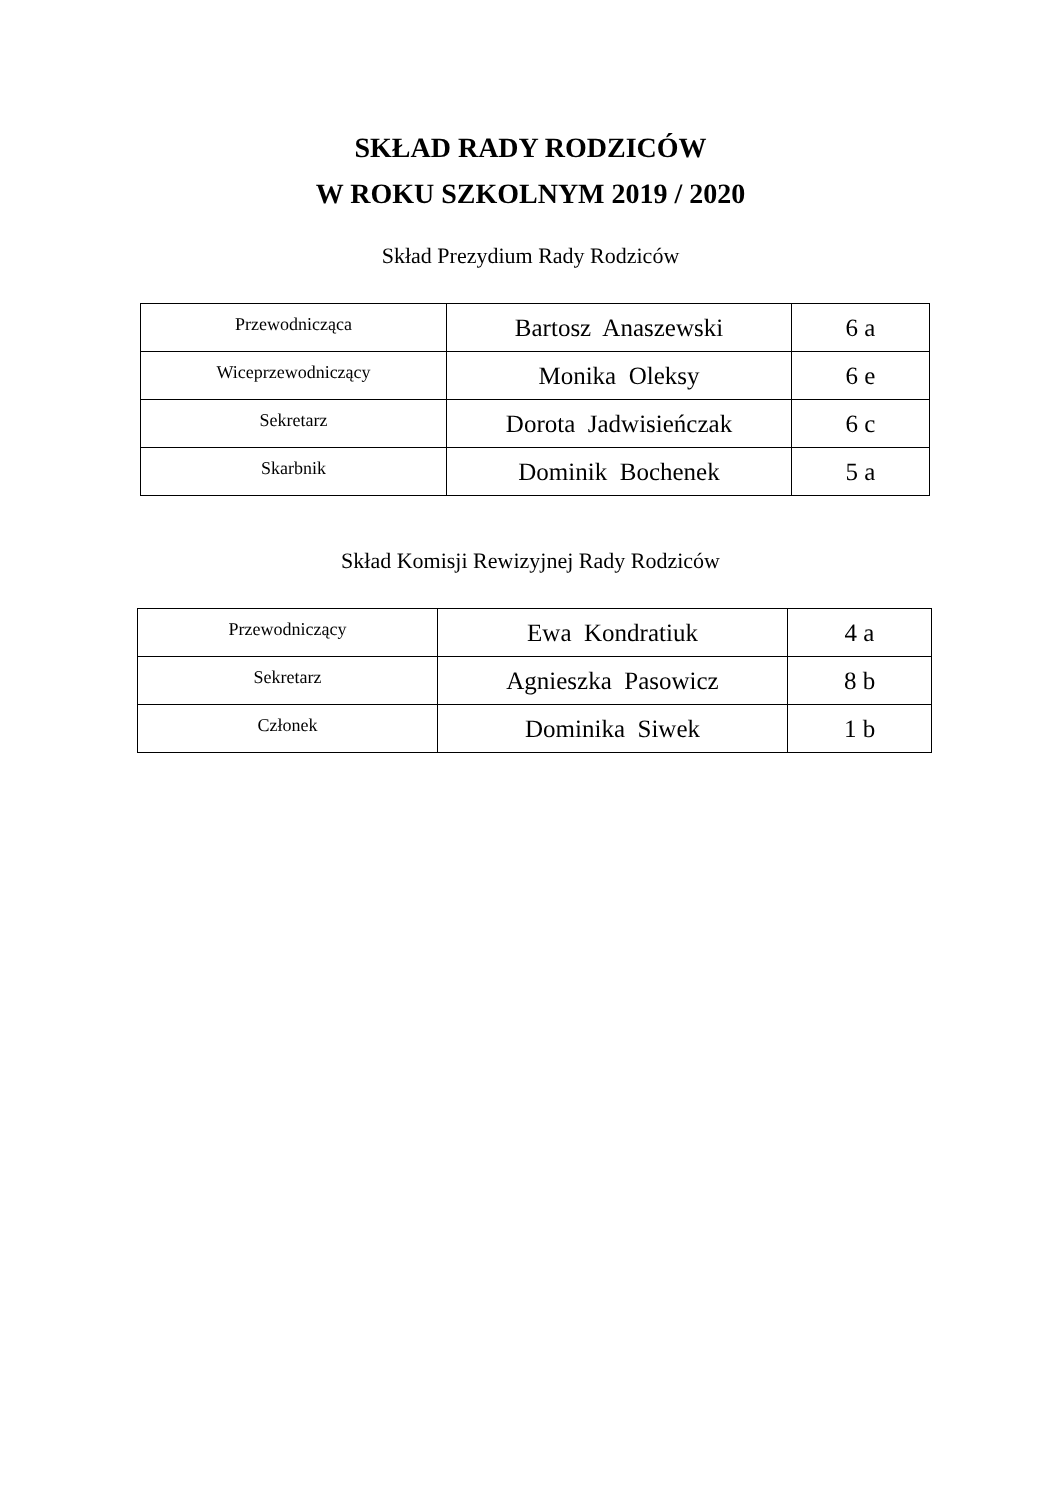SKŁAD RADY RODZICÓW
W ROKU SZKOLNYM 2019 / 2020
Skład Prezydium Rady Rodziców
| Przewodnicząca | Bartosz Anaszewski | 6 a |
| Wiceprzewodniczący | Monika Oleksy | 6 e |
| Sekretarz | Dorota Jadwisieńczak | 6 c |
| Skarbnik | Dominik Bochenek | 5 a |
Skład Komisji Rewizyjnej Rady Rodziców
| Przewodniczący | Ewa Kondratiuk | 4 a |
| Sekretarz | Agnieszka Pasowicz | 8 b |
| Członek | Dominika Siwek | 1 b |